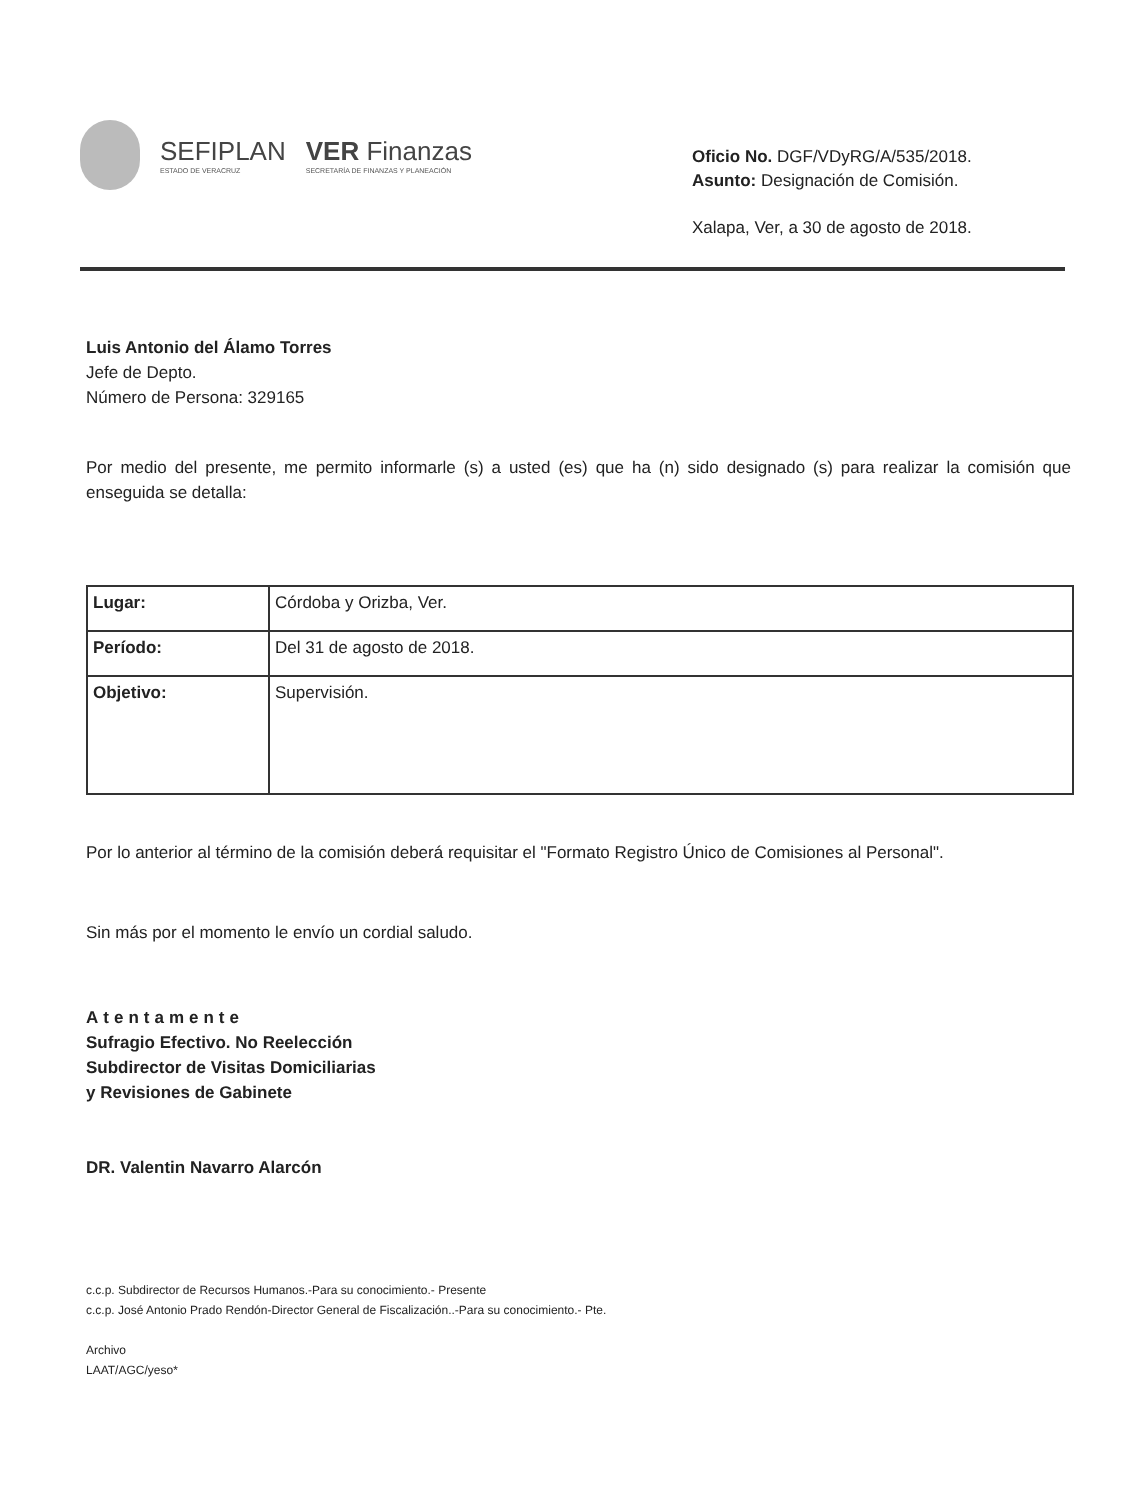SEFIPLAN
ESTADO DE VERACRUZ
VER Finanzas
SECRETARÍA DE FINANZAS Y PLANEACIÓN
Oficio No. DGF/VDyRG/A/535/2018.
Asunto: Designación de Comisión.
Xalapa, Ver, a 30 de agosto de 2018.
Luis Antonio del Álamo Torres
Jefe de Depto.
Número de Persona: 329165
Por medio del presente, me permito informarle (s) a usted (es) que ha (n) sido designado (s) para realizar la comisión que enseguida se detalla:
| Lugar: | Córdoba y Orizba, Ver. |
| Período: | Del 31 de agosto de 2018. |
| Objetivo: | Supervisión. |
Por lo anterior al término de la comisión deberá requisitar el "Formato Registro Único de Comisiones al Personal".
Sin más por el momento le envío un cordial saludo.
Atentamente
Sufragio Efectivo. No Reelección
Subdirector de Visitas Domiciliarias
y Revisiones de Gabinete
DR. Valentin Navarro Alarcón
c.c.p. Subdirector de Recursos Humanos.-Para su conocimiento.- Presente
c.c.p. José Antonio Prado Rendón-Director General de Fiscalización..-Para su conocimiento.- Pte.
Archivo
LAAT/AGC/yeso*